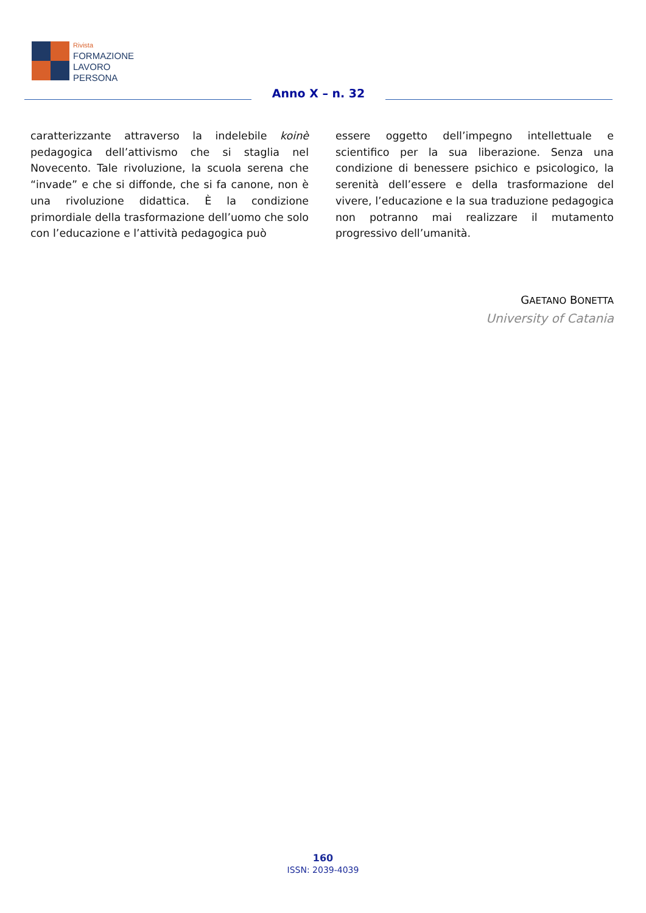Rivista
FORMAZIONE
LAVORO
PERSONA
Anno X – n. 32
caratterizzante attraverso la indelebile koinè pedagogica dell’attivismo che si staglia nel Novecento. Tale rivoluzione, la scuola serena che “invade” e che si diffonde, che si fa canone, non è una rivoluzione didattica. È la condizione primordiale della trasformazione dell’uomo che solo con l’educazione e l’attività pedagogica può
essere oggetto dell’impegno intellettuale e scientifico per la sua liberazione. Senza una condizione di benessere psichico e psicologico, la serenità dell’essere e della trasformazione del vivere, l’educazione e la sua traduzione pedagogica non potranno mai realizzare il mutamento progressivo dell’umanità.
GAETANO BONETTA
University of Catania
160
ISSN: 2039-4039